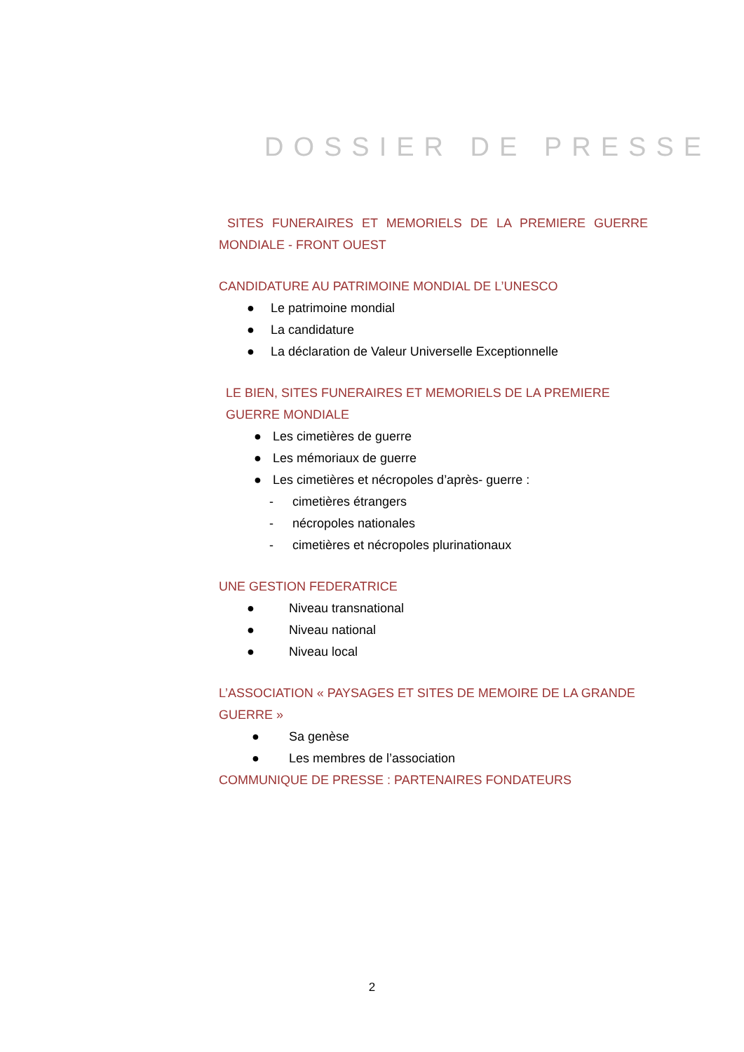DOSSIER DE PRESSE
SITES FUNERAIRES ET MEMORIELS DE LA PREMIERE GUERRE MONDIALE - FRONT OUEST
CANDIDATURE AU PATRIMOINE MONDIAL DE L’UNESCO
● Le patrimoine mondial
● La candidature
● La déclaration de Valeur Universelle Exceptionnelle
LE BIEN, SITES FUNERAIRES ET MEMORIELS DE LA PREMIERE GUERRE MONDIALE
● Les cimetières de guerre
● Les mémoriaux de guerre
● Les cimetières et nécropoles d’après- guerre :
- cimetières étrangers
- nécropoles nationales
- cimetières et nécropoles plurinationaux
UNE GESTION FEDERATRICE
● Niveau transnational
● Niveau national
● Niveau local
L’ASSOCIATION « PAYSAGES ET SITES DE MEMOIRE DE LA GRANDE GUERRE »
● Sa genèse
● Les membres de l’association
COMMUNIQUE DE PRESSE : PARTENAIRES FONDATEURS
2